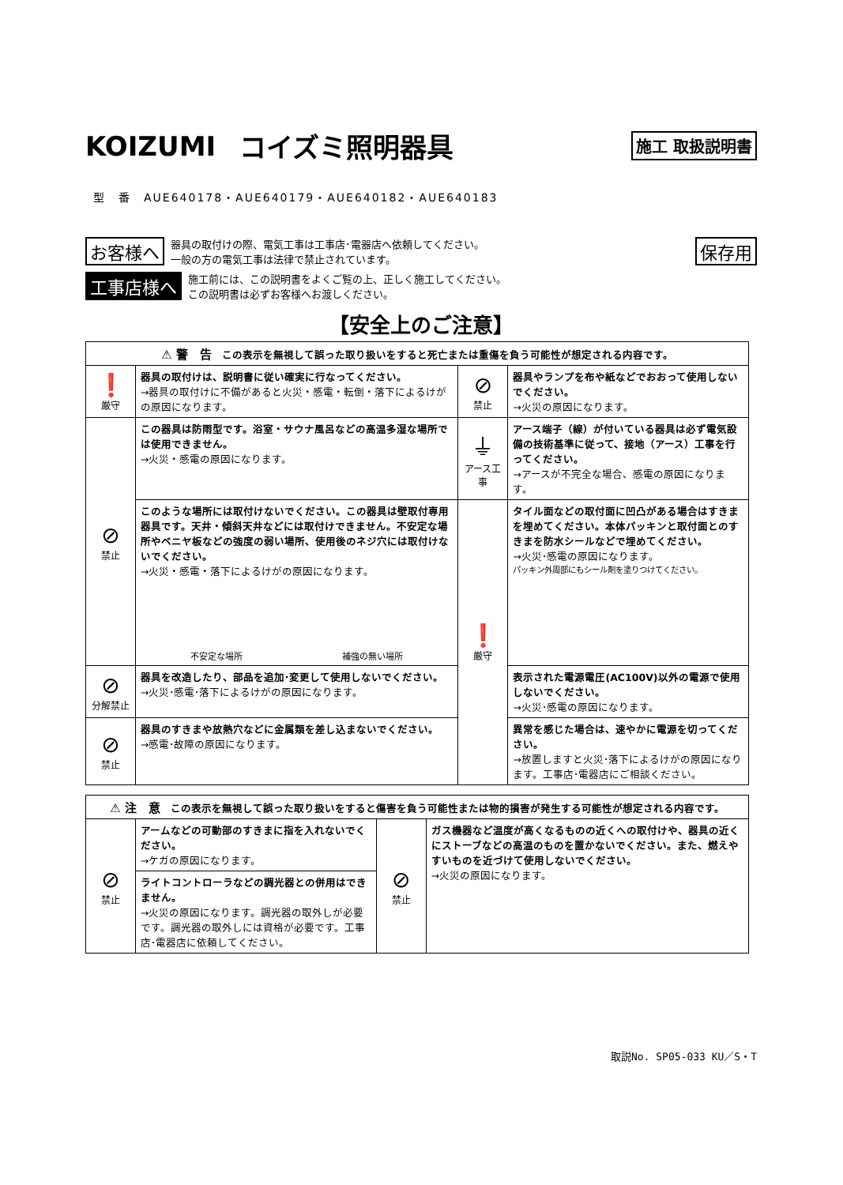KOIZUMI コイズミ照明器具 施工 取扱説明書
型　番　AUE640178・AUE640179・AUE640182・AUE640183
お客様へ 器具の取付けの際、電気工事は工事店･電器店へ依頼してください。
一般の方の電気工事は法律で禁止されています。 保存用
工事店様へ 施工前には、この説明書をよくご覧の上、正しく施工してください。
この説明書は必ずお客様へお渡しください。
【安全上のご注意】
| ⚠ 警 告 この表示を無視して誤った取り扱いをすると死亡または重傷を負う可能性が想定される内容です。 | | | |
| --- | --- | --- | --- |
| ❗ 厳守 | 器具の取付けは、説明書に従い確実に行なってください。 →器具の取付けに不備があると火災・感電・転倒・落下によるけがの原因になります。 | ⊘ 禁止 | 器具やランプを布や紙などでおおって使用しないでください。 →火災の原因になります。 |
| ⊘ 禁止 | この器具は防雨型です。浴室・サウナ風呂などの高温多湿な場所では使用できません。 →火災・感電の原因になります。 | ⏚ アース工事 | アース端子（線）が付いている器具は必ず電気設備の技術基準に従って、接地（アース）工事を行ってください。 →アースが不完全な場合、感電の原因になります。 |
| | このような場所には取付けないでください。この器具は壁取付専用器具です。天井・傾斜天井などには取付けできません。不安定な場所やベニヤ板などの強度の弱い場所、使用後のネジ穴には取付けないでください。 →火災・感電・落下によるけがの原因になります。 不安定な場所 補強の無い場所 | ❗ 厳守 | タイル面などの取付面に凹凸がある場合はすきまを埋めてください。本体パッキンと取付面とのすきまを防水シールなどで埋めてください。 →火災･感電の原因になります。 パッキン外周部にもシール剤を塗りつけてください。 |
| ⊘ 分解禁止 | 器具を改造したり、部品を追加･変更して使用しないでください。 →火災･感電･落下によるけがの原因になります。 | | 表示された電源電圧(AC100V)以外の電源で使用しないでください。 →火災･感電の原因になります。 |
| ⊘ 禁止 | 器具のすきまや放熱穴などに金属類を差し込まないでください。 →感電･故障の原因になります。 | | 異常を感じた場合は、速やかに電源を切ってください。 →放置しますと火災･落下によるけがの原因になります。工事店･電器店にご相談ください。 |
| ⚠ 注 意 この表示を無視して誤った取り扱いをすると傷害を負う可能性または物的損害が発生する可能性が想定される内容です。 | | | |
| --- | --- | --- | --- |
| ⊘ 禁止 | アームなどの可動部のすきまに指を入れないでください。 →ケガの原因になります。 | ⊘ 禁止 | ガス機器など温度が高くなるものの近くへの取付けや、器具の近くにストーブなどの高温のものを置かないでください。また、燃えやすいものを近づけて使用しないでください。 →火災の原因になります。 |
| | ライトコントローラなどの調光器との併用はできません。 →火災の原因になります。調光器の取外しが必要です。調光器の取外しには資格が必要です。工事店･電器店に依頼してください。 | | |
取説No. SP05-033 KU／S・T